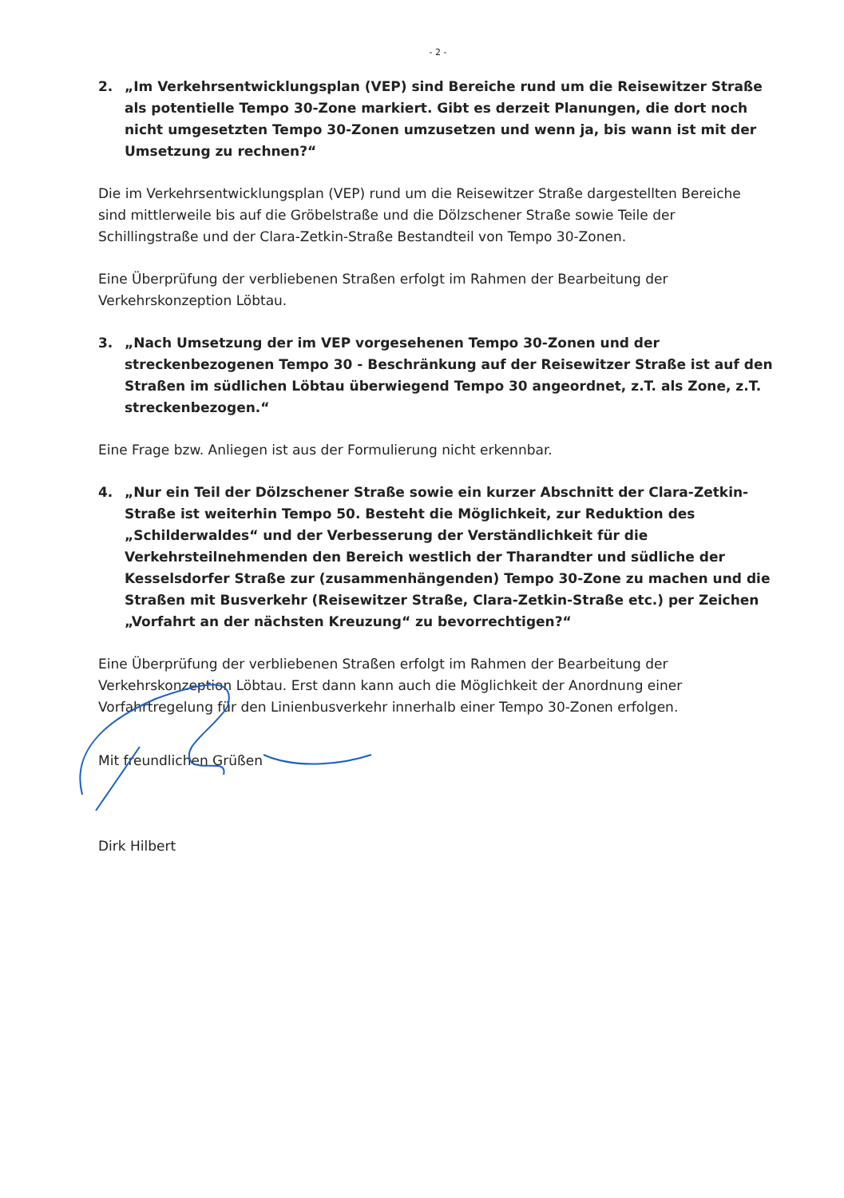- 2 -
2. „Im Verkehrsentwicklungsplan (VEP) sind Bereiche rund um die Reisewitzer Straße als potentielle Tempo 30-Zone markiert. Gibt es derzeit Planungen, die dort noch nicht umgesetzten Tempo 30-Zonen umzusetzen und wenn ja, bis wann ist mit der Umsetzung zu rechnen?“
Die im Verkehrsentwicklungsplan (VEP) rund um die Reisewitzer Straße dargestellten Bereiche sind mittlerweile bis auf die Gröbelstraße und die Dölzschener Straße sowie Teile der Schillingstraße und der Clara-Zetkin-Straße Bestandteil von Tempo 30-Zonen.
Eine Überprüfung der verbliebenen Straßen erfolgt im Rahmen der Bearbeitung der Verkehrskonzeption Löbtau.
3. „Nach Umsetzung der im VEP vorgesehenen Tempo 30-Zonen und der streckenbezogenen Tempo 30 - Beschränkung auf der Reisewitzer Straße ist auf den Straßen im südlichen Löbtau überwiegend Tempo 30 angeordnet, z.T. als Zone, z.T. streckenbezogen.“
Eine Frage bzw. Anliegen ist aus der Formulierung nicht erkennbar.
4. „Nur ein Teil der Dölzschener Straße sowie ein kurzer Abschnitt der Clara-Zetkin-Straße ist weiterhin Tempo 50. Besteht die Möglichkeit, zur Reduktion des „Schilderwaldes“ und der Verbesserung der Verständlichkeit für die Verkehrsteilnehmenden den Bereich westlich der Tharandter und südliche der Kesselsdorfer Straße zur (zusammenhängenden) Tempo 30-Zone zu machen und die Straßen mit Busverkehr (Reisewitzer Straße, Clara-Zetkin-Straße etc.) per Zeichen „Vorfahrt an der nächsten Kreuzung“ zu bevorrechtigen?“
Eine Überprüfung der verbliebenen Straßen erfolgt im Rahmen der Bearbeitung der Verkehrskonzeption Löbtau. Erst dann kann auch die Möglichkeit der Anordnung einer Vorfahrtregelung für den Linienbusverkehr innerhalb einer Tempo 30-Zonen erfolgen.
Mit freundlichen Grüßen
Dirk Hilbert